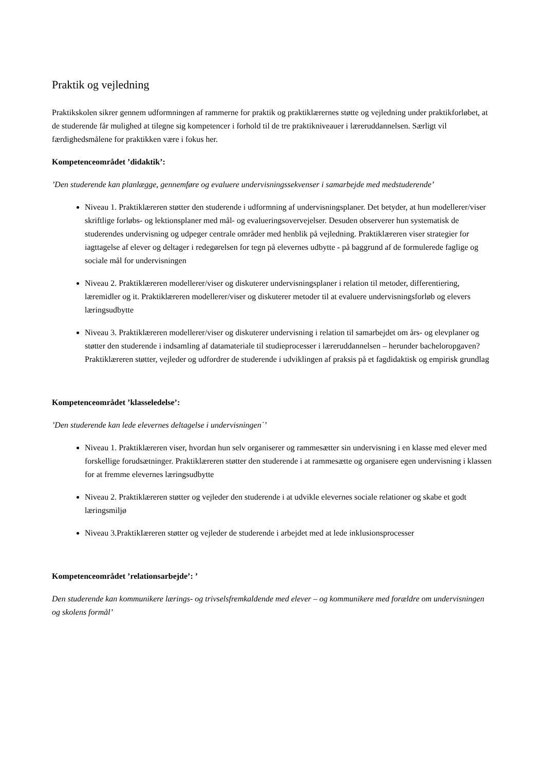Praktik og vejledning
Praktikskolen sikrer gennem udformningen af rammerne for praktik og praktiklærernes støtte og vejledning under praktikforløbet, at de studerende får mulighed at tilegne sig kompetencer i forhold til de tre praktikniveauer i læreruddannelsen. Særligt vil færdighedsmålene for praktikken være i fokus her.
Kompetenceområdet ’didaktik’:
’Den studerende kan planlægge, gennemføre og evaluere undervisningssekvenser i samarbejde med medstuderende’
Niveau 1. Praktiklæreren støtter den studerende i udformning af undervisningsplaner. Det betyder, at hun modellerer/viser skriftlige forløbs- og lektionsplaner med mål- og evalueringsovervejelser. Desuden observerer hun systematisk de studerendes undervisning og udpeger centrale områder med henblik på vejledning. Praktiklæreren viser strategier for iagttagelse af elever og deltager i redegørelsen for tegn på elevernes udbytte - på baggrund af de formulerede faglige og sociale mål for undervisningen
Niveau 2. Praktiklæreren modellerer/viser og diskuterer undervisningsplaner i relation til metoder, differentiering, læremidler og it. Praktiklæreren modellerer/viser og diskuterer metoder til at evaluere undervisningsforløb og elevers læringsudbytte
Niveau 3. Praktiklæreren modellerer/viser og diskuterer undervisning i relation til samarbejdet om års- og elevplaner og støtter den studerende i indsamling af datamateriale til studieprocesser i læreruddannelsen – herunder bacheloropgaven? Praktiklæreren støtter, vejleder og udfordrer de studerende i udviklingen af praksis på et fagdidaktisk og empirisk grundlag
Kompetenceområdet ’klasseledelse’:
’Den studerende kan lede elevernes deltagelse i undervisningen´’
Niveau 1. Praktiklæreren viser, hvordan hun selv organiserer og rammesætter sin undervisning i en klasse med elever med forskellige forudsætninger. Praktiklæreren støtter den studerende i at rammesætte og organisere egen undervisning i klassen for at fremme elevernes læringsudbytte
Niveau 2. Praktiklæreren støtter og vejleder den studerende i at udvikle elevernes sociale relationer og skabe et godt læringsmiljø
Niveau 3.PraktikIæreren støtter og vejleder de studerende i arbejdet med at lede inklusionsprocesser
Kompetenceområdet ’relationsarbejde’: ’
Den studerende kan kommunikere lærings- og trivselsfremkaldende med elever – og kommunikere med forældre om undervisningen og skolens formål’